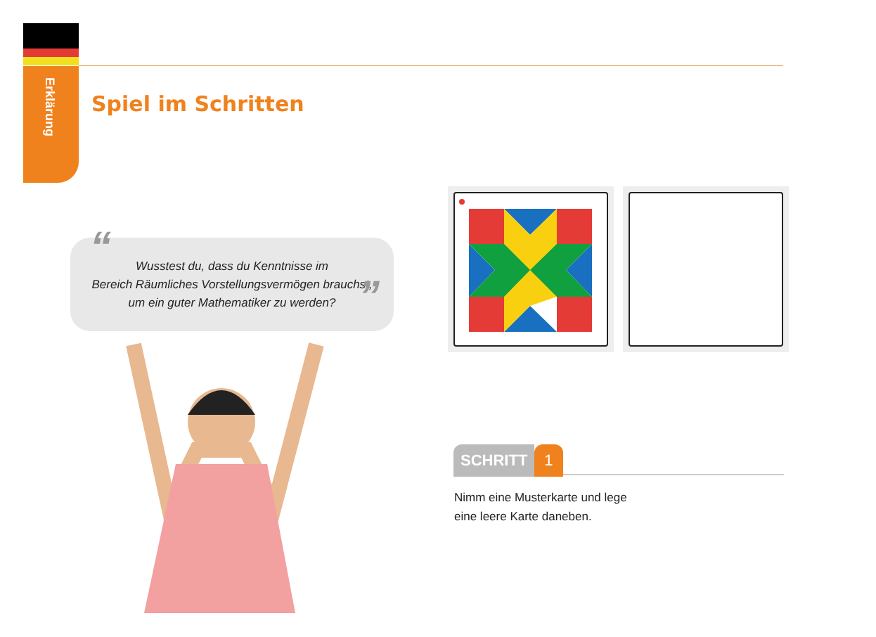Erklärung
Spiel im Schritten
“”
Wusstest du, dass du Kenntnisse im
Bereich Räumliches Vorstellungsvermögen brauchst,
um ein guter Mathematiker zu werden?
SCHRITT 1
Nimm eine Musterkarte und lege
eine leere Karte daneben.